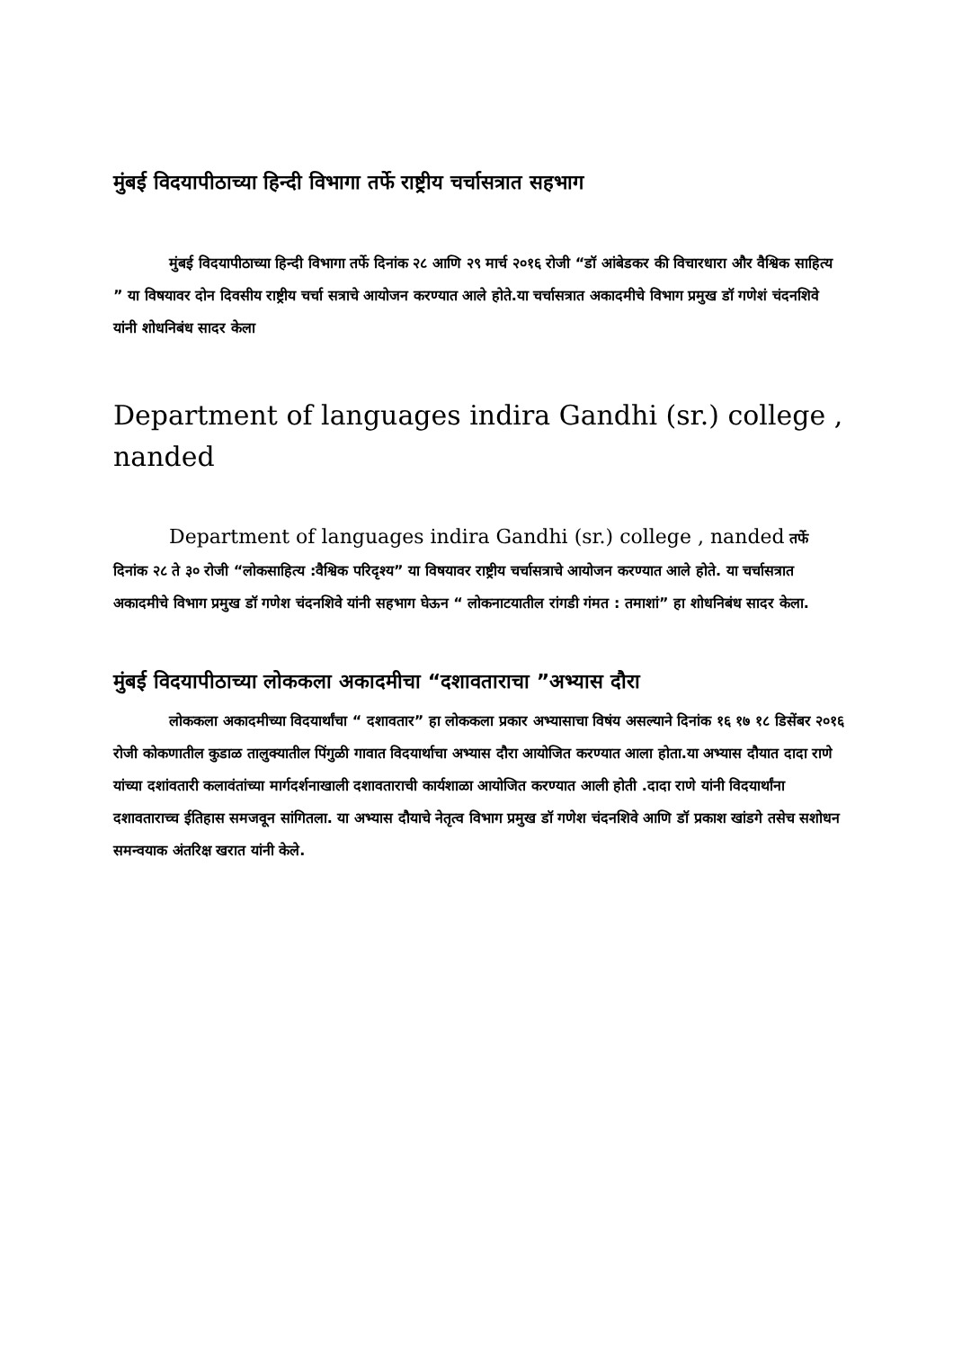मुंबई विदयापीठाच्या हिन्दी विभागा तर्फे राष्ट्रीय चर्चासत्रात सहभाग
मुंबई विदयापीठाच्या हिन्दी विभागा तर्फे दिनांक २८ आणि २९ मार्च २०१६ रोजी “डॉ आंबेडकर की विचारधारा और वैश्विक साहित्य ” या विषयावर दोन दिवसीय राष्ट्रीय चर्चा सत्राचे आयोजन करण्यात आले होते.या चर्चासत्रात अकादमीचे विभाग प्रमुख डॉ गणेशं चंदनशिवे यांनी शोधनिबंध सादर केला
Department of languages indira Gandhi (sr.) college , nanded
Department of languages indira Gandhi (sr.) college , nanded तर्फे दिनांक २८ ते ३० रोजी “लोकसाहित्य :वैश्विक परिदृश्य” या विषयावर राष्ट्रीय चर्चासत्राचे आयोजन करण्यात आले होते. या चर्चासत्रात अकादमीचे विभाग प्रमुख डॉ गणेश चंदनशिवे यांनी सहभाग घेऊन “ लोकनाटयातील रांगडी गंमत : तमाशां” हा शोधनिबंध सादर केला.
मुंबई विदयापीठाच्या लोककला अकादमीचा “दशावताराचा ”अभ्यास दौरा
लोककला अकादमीच्या विदयार्थांचा “ दशावतार” हा लोककला प्रकार अभ्यासाचा विषंय असल्याने दिनांक १६ १७ १८ डिसेंबर २०१६ रोजी कोकणातील कुडाळ तालुक्यातील पिंगुळी गावात विदयार्थाचा अभ्यास दौरा आयोजित करण्यात आला होता.या अभ्यास दौयात दादा राणे यांच्या दशांवतारी कलावंतांच्या मार्गदर्शनाखाली दशावताराची कार्यशाळा आयोजित करण्यात आली होती .दादा राणे यांनी विदयार्थांना दशावताराच्च ईतिहास समजवून सांगितला. या अभ्यास दौयाचे नेतृत्व विभाग प्रमुख डॉ गणेश चंदनशिवे आणि डॉ प्रकाश खांडगे तसेच सशोधन समन्वयाक अंतरिक्ष खरात यांनी केले.